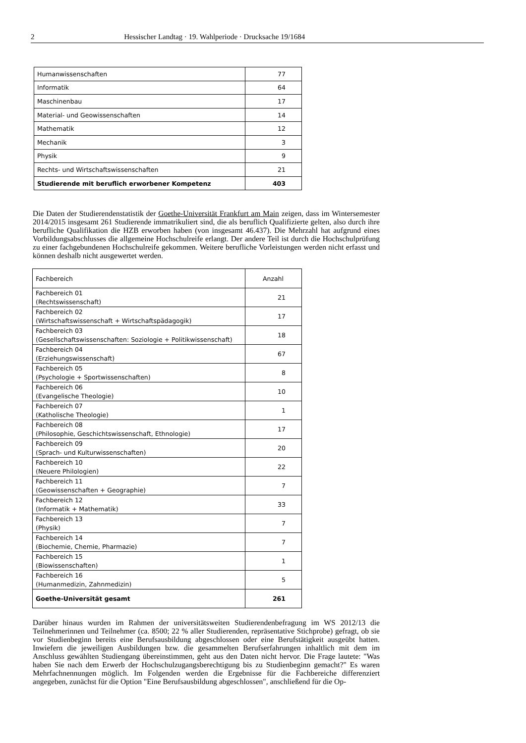2 Hessischer Landtag · 19. Wahlperiode · Drucksache 19/1684
| Humanwissenschaften | 77 |
| Informatik | 64 |
| Maschinenbau | 17 |
| Material- und Geowissenschaften | 14 |
| Mathematik | 12 |
| Mechanik | 3 |
| Physik | 9 |
| Rechts- und Wirtschaftswissenschaften | 21 |
| Studierende mit beruflich erworbener Kompetenz | 403 |
Die Daten der Studierendenstatistik der Goethe-Universität Frankfurt am Main zeigen, dass im Wintersemester 2014/2015 insgesamt 261 Studierende immatrikuliert sind, die als beruflich Qualifizierte gelten, also durch ihre berufliche Qualifikation die HZB erworben haben (von insgesamt 46.437). Die Mehrzahl hat aufgrund eines Vorbildungsabschlusses die allgemeine Hochschulreife erlangt. Der andere Teil ist durch die Hochschulprüfung zu einer fachgebundenen Hochschulreife gekommen. Weitere berufliche Vorleistungen werden nicht erfasst und können deshalb nicht ausgewertet werden.
| Fachbereich | Anzahl |
| --- | --- |
| Fachbereich 01 (Rechtswissenschaft) | 21 |
| Fachbereich 02 (Wirtschaftswissenschaft + Wirtschaftspädagogik) | 17 |
| Fachbereich 03 (Gesellschaftswissenschaften: Soziologie + Politikwissenschaft) | 18 |
| Fachbereich 04 (Erziehungswissenschaft) | 67 |
| Fachbereich 05 (Psychologie + Sportwissenschaften) | 8 |
| Fachbereich 06 (Evangelische Theologie) | 10 |
| Fachbereich 07 (Katholische Theologie) | 1 |
| Fachbereich 08 (Philosophie, Geschichtswissenschaft, Ethnologie) | 17 |
| Fachbereich 09 (Sprach- und Kulturwissenschaften) | 20 |
| Fachbereich 10 (Neuere Philologien) | 22 |
| Fachbereich 11 (Geowissenschaften + Geographie) | 7 |
| Fachbereich 12 (Informatik + Mathematik) | 33 |
| Fachbereich 13 (Physik) | 7 |
| Fachbereich 14 (Biochemie, Chemie, Pharmazie) | 7 |
| Fachbereich 15 (Biowissenschaften) | 1 |
| Fachbereich 16 (Humanmedizin, Zahnmedizin) | 5 |
| Goethe-Universität gesamt | 261 |
Darüber hinaus wurden im Rahmen der universitätsweiten Studierendenbefragung im WS 2012/13 die Teilnehmerinnen und Teilnehmer (ca. 8500; 22 % aller Studierenden, repräsentative Stichprobe) gefragt, ob sie vor Studienbeginn bereits eine Berufsausbildung abgeschlossen oder eine Berufstätigkeit ausgeübt hatten. Inwiefern die jeweiligen Ausbildungen bzw. die gesammelten Berufserfahrungen inhaltlich mit dem im Anschluss gewählten Studiengang übereinstimmen, geht aus den Daten nicht hervor. Die Frage lautete: "Was haben Sie nach dem Erwerb der Hochschulzugangsberechtigung bis zu Studienbeginn gemacht?" Es waren Mehrfachnennungen möglich. Im Folgenden werden die Ergebnisse für die Fachbereiche differenziert angegeben, zunächst für die Option "Eine Berufsausbildung abgeschlossen", anschließend für die Op-